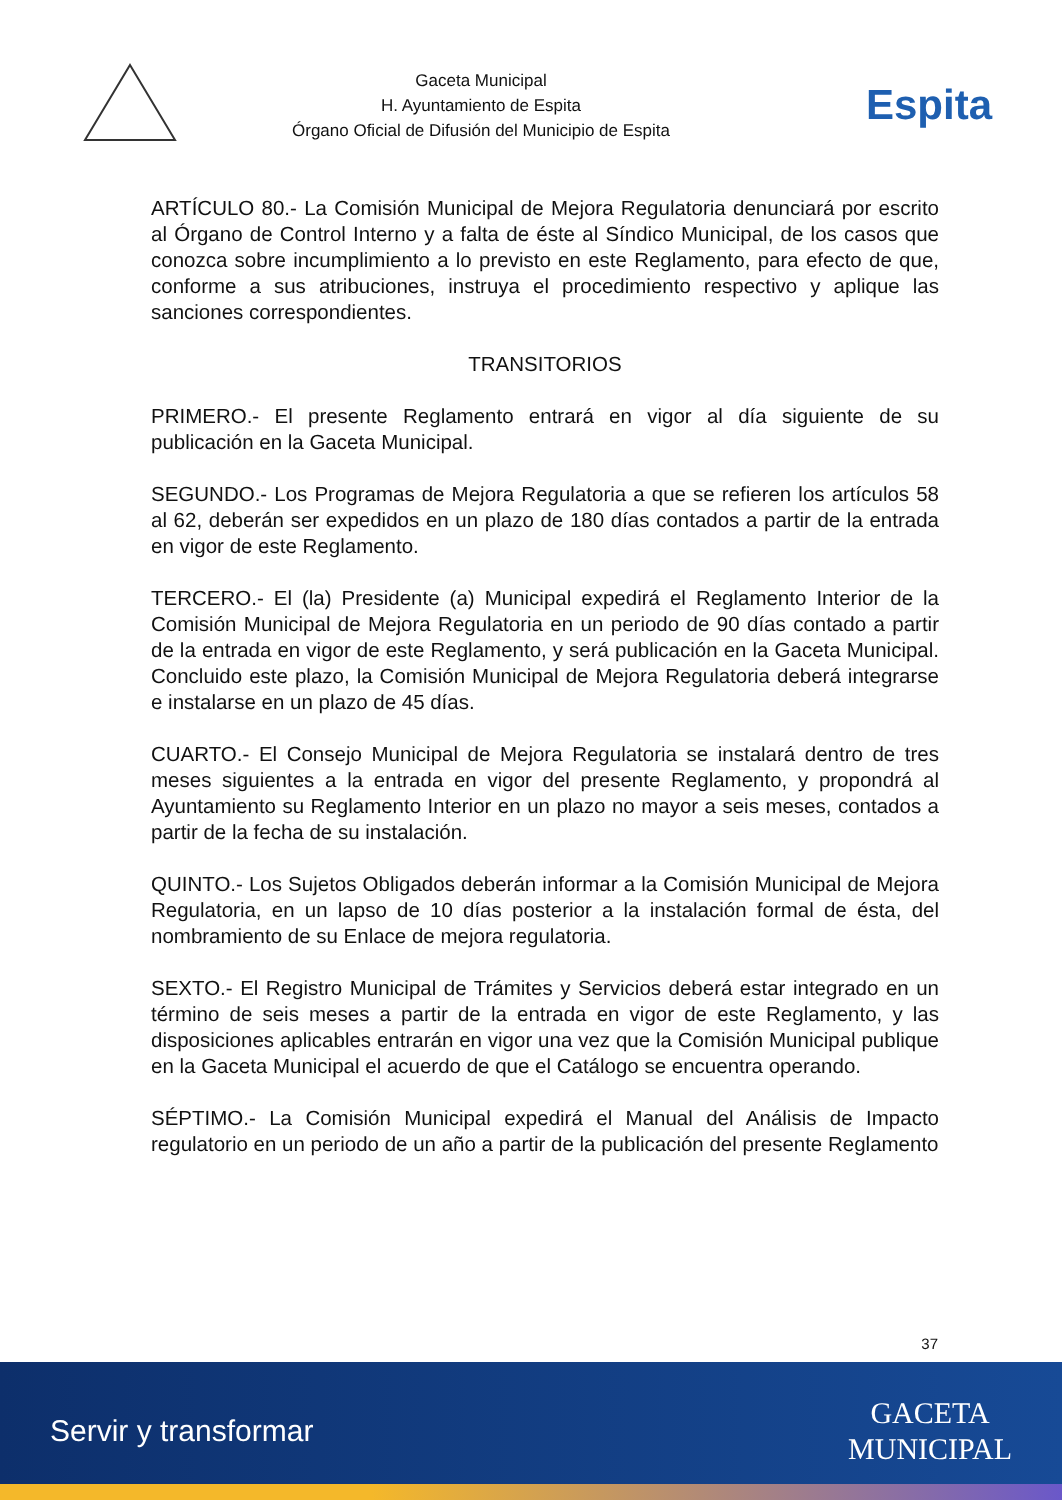Gaceta Municipal
H. Ayuntamiento de Espita
Órgano Oficial de Difusión del Municipio de Espita
Espita
ARTÍCULO 80.- La Comisión Municipal de Mejora Regulatoria denunciará por escrito al Órgano de Control Interno y a falta de éste al Síndico Municipal, de los casos que conozca sobre incumplimiento a lo previsto en este Reglamento, para efecto de que, conforme a sus atribuciones, instruya el procedimiento respectivo y aplique las sanciones correspondientes.
TRANSITORIOS
PRIMERO.- El presente Reglamento entrará en vigor al día siguiente de su publicación en la Gaceta Municipal.
SEGUNDO.- Los Programas de Mejora Regulatoria a que se refieren los artículos 58 al 62, deberán ser expedidos en un plazo de 180 días contados a partir de la entrada en vigor de este Reglamento.
TERCERO.- El (la) Presidente (a) Municipal expedirá el Reglamento Interior de la Comisión Municipal de Mejora Regulatoria en un periodo de 90 días contado a partir de la entrada en vigor de este Reglamento, y será publicación en la Gaceta Municipal. Concluido este plazo, la Comisión Municipal de Mejora Regulatoria deberá integrarse e instalarse en un plazo de 45 días.
CUARTO.- El Consejo Municipal de Mejora Regulatoria se instalará dentro de tres meses siguientes a la entrada en vigor del presente Reglamento, y propondrá al Ayuntamiento su Reglamento Interior en un plazo no mayor a seis meses, contados a partir de la fecha de su instalación.
QUINTO.- Los Sujetos Obligados deberán informar a la Comisión Municipal de Mejora Regulatoria, en un lapso de 10 días posterior a la instalación formal de ésta, del nombramiento de su Enlace de mejora regulatoria.
SEXTO.- El Registro Municipal de Trámites y Servicios deberá estar integrado en un término de seis meses a partir de la entrada en vigor de este Reglamento, y las disposiciones aplicables entrarán en vigor una vez que la Comisión Municipal publique en la Gaceta Municipal el acuerdo de que el Catálogo se encuentra operando.
SÉPTIMO.- La Comisión Municipal expedirá el Manual del Análisis de Impacto regulatorio en un periodo de un año a partir de la publicación del presente Reglamento
37
Servir y transformar
GACETA
MUNICIPAL